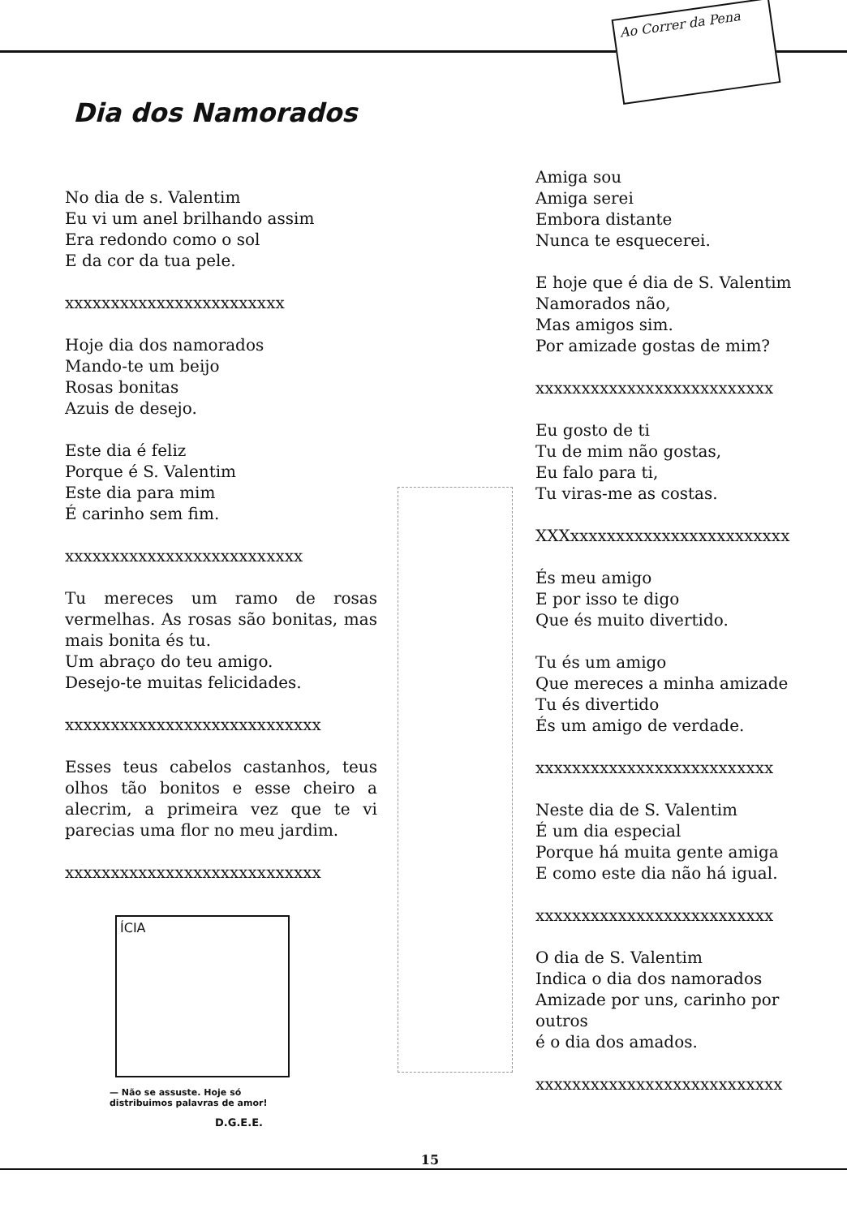Ao Correr da Pena
Dia dos Namorados
No dia de s. Valentim
Eu vi um anel brilhando assim
Era redondo como o sol
E da cor da tua pele.
xxxxxxxxxxxxxxxxxxxxxxxx
Hoje dia dos namorados
Mando-te um beijo
Rosas bonitas
Azuis de desejo.
Este dia é feliz
Porque é S. Valentim
Este dia para mim
É carinho sem fim.
xxxxxxxxxxxxxxxxxxxxxxxxxx
Tu mereces um ramo de rosas vermelhas. As rosas são bonitas, mas mais bonita és tu.
Um abraço do teu amigo.
Desejo-te muitas felicidades.
xxxxxxxxxxxxxxxxxxxxxxxxxxxx
Esses teus cabelos castanhos, teus olhos tão bonitos e esse cheiro a alecrim, a primeira vez que te vi parecias uma flor no meu jardim.
xxxxxxxxxxxxxxxxxxxxxxxxxxxx
ÍCIA
— Não se assuste. Hoje só distribuimos palavras de amor!
D.G.E.E.
Amiga sou
Amiga serei
Embora distante
Nunca te esquecerei.
E hoje que é dia de S. Valentim
Namorados não,
Mas amigos sim.
Por amizade gostas de mim?
xxxxxxxxxxxxxxxxxxxxxxxxxx
Eu gosto de ti
Tu de mim não gostas,
Eu falo para ti,
Tu viras-me as costas.
XXXxxxxxxxxxxxxxxxxxxxxxxxx
És meu amigo
E por isso te digo
Que és muito divertido.
Tu és um amigo
Que mereces a minha amizade
Tu és divertido
És um amigo de verdade.
xxxxxxxxxxxxxxxxxxxxxxxxxx
Neste dia de S. Valentim
É um dia especial
Porque há muita gente amiga
E como este dia não há igual.
xxxxxxxxxxxxxxxxxxxxxxxxxx
O dia de S. Valentim
Indica o dia dos namorados
Amizade por uns, carinho por outros
é o dia dos amados.
xxxxxxxxxxxxxxxxxxxxxxxxxxx
15